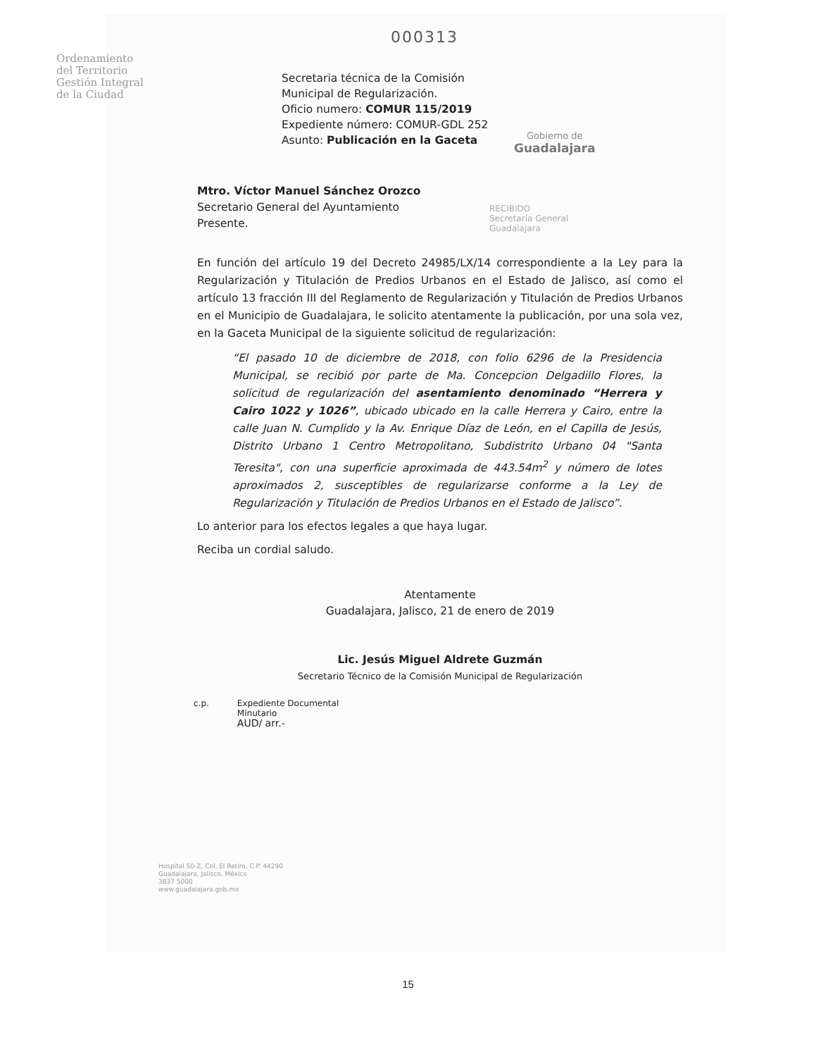000313
Ordenamiento
del Territorio
Gestión Integral
de la Ciudad
Secretaria técnica de la Comisión Municipal de Regularización.
Oficio numero: COMUR 115/2019
Expediente número: COMUR-GDL 252
Asunto: Publicación en la Gaceta
Gobierno de
Guadalajara
Mtro. Víctor Manuel Sánchez Orozco
Secretario General del Ayuntamiento
Presente.
RECIBIDO
Secretaría General
Guadalajara
En función del artículo 19 del Decreto 24985/LX/14 correspondiente a la Ley para la Regularización y Titulación de Predios Urbanos en el Estado de Jalisco, así como el artículo 13 fracción III del Reglamento de Regularización y Titulación de Predios Urbanos en el Municipio de Guadalajara, le solicito atentamente la publicación, por una sola vez, en la Gaceta Municipal de la siguiente solicitud de regularización:
“El pasado 10 de diciembre de 2018, con folio 6296 de la Presidencia Municipal, se recibió por parte de Ma. Concepcion Delgadillo Flores, la solicitud de regularización del asentamiento denominado “Herrera y Cairo 1022 y 1026”, ubicado ubicado en la calle Herrera y Cairo, entre la calle Juan N. Cumplido y la Av. Enrique Díaz de León, en el Capilla de Jesús, Distrito Urbano 1 Centro Metropolitano, Subdistrito Urbano 04 "Santa Teresita", con una superficie aproximada de 443.54m<sup>2</sup> y número de lotes aproximados 2, susceptibles de regularizarse conforme a la Ley de Regularización y Titulación de Predios Urbanos en el Estado de Jalisco”.
Lo anterior para los efectos legales a que haya lugar.
Reciba un cordial saludo.
Atentamente
Guadalajara, Jalisco, 21 de enero de 2019
Lic. Jesús Miguel Aldrete Guzmán
Secretario Técnico de la Comisión Municipal de Regularización
c.p. Expediente Documental
Minutario
AUD/ arr.-
Hospital 50-Z, Col. El Retiro, C.P. 44290
Guadalajara, Jalisco, México
3837 5000
www.guadalajara.gob.mx
15